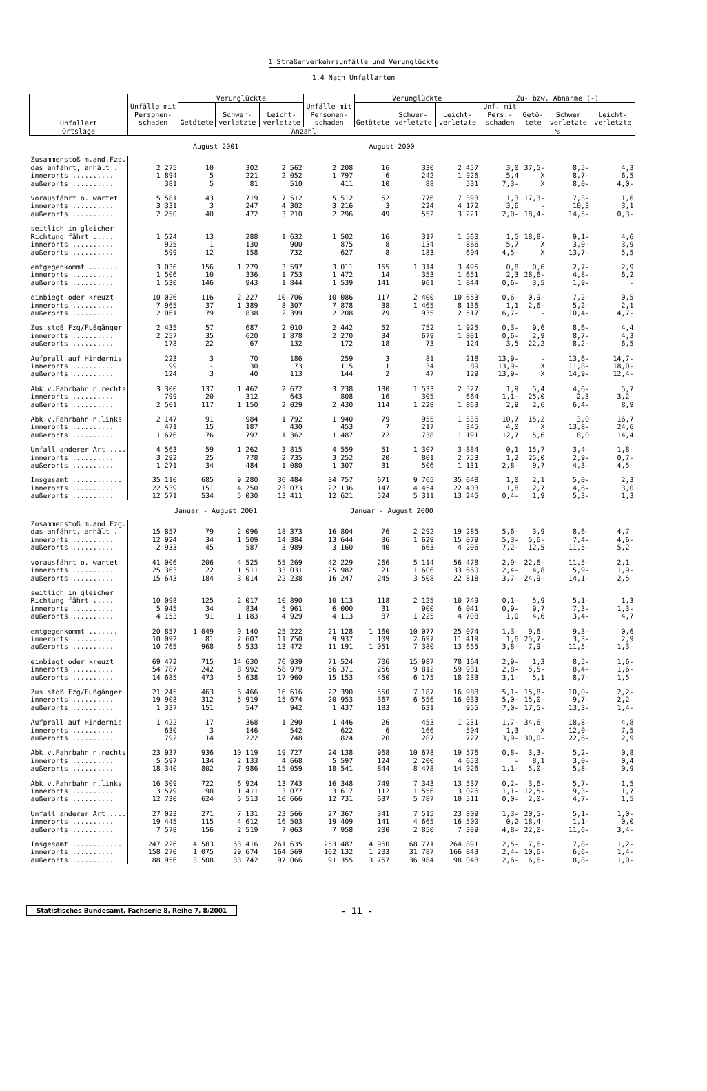1 Straßenverkehrsunfälle und Verunglückte
1.4 Nach Unfallarten
| Unfallart Ortslage | Unfälle mit Personen-schaden | Verunglückte | | | Unfälle mit Personen-schaden | Verunglückte | | | Zu- bzw. Abnahme (-) | | | |
| --- | --- | --- | --- | --- | --- | --- | --- | --- | --- | --- | --- | --- |
| | | Getötete | Schwer-verletzte | Leicht-verletzte | | Getötete | Schwer-verletzte | Leicht-verletzte | Unf. mit Pers.-schaden | Getö-tete | Schwer verletzte | Leicht-verletzte |
| | Anzahl | | | | | | | | % | | | |
| | August 2001 | | | | August 2000 | | | | | | | |
| Zusammenstoß m.and.Fzg. | | | | | | | | | | | | |
| das anfährt, anhält . | 2 275 | 10 | 302 | 2 562 | 2 208 | 16 | 330 | 2 457 | 3,0 | 37,5- | 8,5- | 4,3 |
| innerorts .......... | 1 894 | 5 | 221 | 2 052 | 1 797 | 6 | 242 | 1 926 | 5,4 | X | 8,7- | 6,5 |
| außerorts .......... | 381 | 5 | 81 | 510 | 411 | 10 | 88 | 531 | 7,3- | X | 8,0- | 4,0- |
| vorausfährt o. wartet | 5 581 | 43 | 719 | 7 512 | 5 512 | 52 | 776 | 7 393 | 1,3 | 17,3- | 7,3- | 1,6 |
| innerorts .......... | 3 331 | 3 | 247 | 4 302 | 3 216 | 3 | 224 | 4 172 | 3,6 | - | 10,3 | 3,1 |
| außerorts .......... | 2 250 | 40 | 472 | 3 210 | 2 296 | 49 | 552 | 3 221 | 2,0- | 18,4- | 14,5- | 0,3- |
| seitlich in gleicher | | | | | | | | | | | | |
| Richtung fährt ..... | 1 524 | 13 | 288 | 1 632 | 1 502 | 16 | 317 | 1 560 | 1,5 | 18,8- | 9,1- | 4,6 |
| innerorts .......... | 925 | 1 | 130 | 900 | 875 | 8 | 134 | 866 | 5,7 | X | 3,0- | 3,9 |
| außerorts .......... | 599 | 12 | 158 | 732 | 627 | 8 | 183 | 694 | 4,5- | X | 13,7- | 5,5 |
| entgegenkommt ....... | 3 036 | 156 | 1 279 | 3 597 | 3 011 | 155 | 1 314 | 3 495 | 0,8 | 0,6 | 2,7- | 2,9 |
| innerorts .......... | 1 506 | 10 | 336 | 1 753 | 1 472 | 14 | 353 | 1 651 | 2,3 | 28,6- | 4,8- | 6,2 |
| außerorts .......... | 1 530 | 146 | 943 | 1 844 | 1 539 | 141 | 961 | 1 844 | 0,6- | 3,5 | 1,9- | - |
| einbiegt oder kreuzt | 10 026 | 116 | 2 227 | 10 706 | 10 086 | 117 | 2 400 | 10 653 | 0,6- | 0,9- | 7,2- | 0,5 |
| innerorts .......... | 7 965 | 37 | 1 389 | 8 307 | 7 878 | 38 | 1 465 | 8 136 | 1,1 | 2,6- | 5,2- | 2,1 |
| außerorts .......... | 2 061 | 79 | 838 | 2 399 | 2 208 | 79 | 935 | 2 517 | 6,7- | - | 10,4- | 4,7- |
| Zus.stoß Fzg/Fußgänger | 2 435 | 57 | 687 | 2 010 | 2 442 | 52 | 752 | 1 925 | 0,3- | 9,6 | 8,6- | 4,4 |
| innerorts .......... | 2 257 | 35 | 620 | 1 878 | 2 270 | 34 | 679 | 1 801 | 0,6- | 2,9 | 8,7- | 4,3 |
| außerorts .......... | 178 | 22 | 67 | 132 | 172 | 18 | 73 | 124 | 3,5 | 22,2 | 8,2- | 6,5 |
| Aufprall auf Hindernis | 223 | 3 | 70 | 186 | 259 | 3 | 81 | 218 | 13,9- | - | 13,6- | 14,7- |
| innerorts .......... | 99 | - | 30 | 73 | 115 | 1 | 34 | 89 | 13,9- | X | 11,8- | 18,0- |
| außerorts .......... | 124 | 3 | 40 | 113 | 144 | 2 | 47 | 129 | 13,9- | X | 14,9- | 12,4- |
| Abk.v.Fahrbahn n.rechts | 3 300 | 137 | 1 462 | 2 672 | 3 238 | 130 | 1 533 | 2 527 | 1,9 | 5,4 | 4,6- | 5,7 |
| innerorts .......... | 799 | 20 | 312 | 643 | 808 | 16 | 305 | 664 | 1,1- | 25,0 | 2,3 | 3,2- |
| außerorts .......... | 2 501 | 117 | 1 150 | 2 029 | 2 430 | 114 | 1 228 | 1 863 | 2,9 | 2,6 | 6,4- | 8,9 |
| Abk.v.Fahrbahn n.links | 2 147 | 91 | 984 | 1 792 | 1 940 | 79 | 955 | 1 536 | 10,7 | 15,2 | 3,0 | 16,7 |
| innerorts .......... | 471 | 15 | 187 | 430 | 453 | 7 | 217 | 345 | 4,0 | X | 13,8- | 24,6 |
| außerorts .......... | 1 676 | 76 | 797 | 1 362 | 1 487 | 72 | 738 | 1 191 | 12,7 | 5,6 | 8,0 | 14,4 |
| Unfall anderer Art .... | 4 563 | 59 | 1 262 | 3 815 | 4 559 | 51 | 1 307 | 3 884 | 0,1 | 15,7 | 3,4- | 1,8- |
| innerorts .......... | 3 292 | 25 | 778 | 2 735 | 3 252 | 20 | 801 | 2 753 | 1,2 | 25,0 | 2,9- | 0,7- |
| außerorts .......... | 1 271 | 34 | 484 | 1 080 | 1 307 | 31 | 506 | 1 131 | 2,8- | 9,7 | 4,3- | 4,5- |
| Insgesamt ............ | 35 110 | 685 | 9 280 | 36 484 | 34 757 | 671 | 9 765 | 35 648 | 1,0 | 2,1 | 5,0- | 2,3 |
| innerorts .......... | 22 539 | 151 | 4 250 | 23 073 | 22 136 | 147 | 4 454 | 22 403 | 1,8 | 2,7 | 4,6- | 3,0 |
| außerorts .......... | 12 571 | 534 | 5 030 | 13 411 | 12 621 | 524 | 5 311 | 13 245 | 0,4- | 1,9 | 5,3- | 1,3 |
| | Januar - August 2001 | | | | Januar - August 2000 | | | | | | | |
| Zusammenstoß m.and.Fzg. | | | | | | | | | | | | |
| das anfährt, anhält . | 15 857 | 79 | 2 096 | 18 373 | 16 804 | 76 | 2 292 | 19 285 | 5,6- | 3,9 | 8,6- | 4,7- |
| innerorts .......... | 12 924 | 34 | 1 509 | 14 384 | 13 644 | 36 | 1 629 | 15 079 | 5,3- | 5,6- | 7,4- | 4,6- |
| außerorts .......... | 2 933 | 45 | 587 | 3 989 | 3 160 | 40 | 663 | 4 206 | 7,2- | 12,5 | 11,5- | 5,2- |
| vorausfährt o. wartet | 41 006 | 206 | 4 525 | 55 269 | 42 229 | 266 | 5 114 | 56 478 | 2,9- | 22,6- | 11,5- | 2,1- |
| innerorts .......... | 25 363 | 22 | 1 511 | 33 031 | 25 982 | 21 | 1 606 | 33 660 | 2,4- | 4,8 | 5,9- | 1,9- |
| außerorts .......... | 15 643 | 184 | 3 014 | 22 238 | 16 247 | 245 | 3 508 | 22 818 | 3,7- | 24,9- | 14,1- | 2,5- |
| seitlich in gleicher | | | | | | | | | | | | |
| Richtung fährt ..... | 10 098 | 125 | 2 017 | 10 890 | 10 113 | 118 | 2 125 | 10 749 | 0,1- | 5,9 | 5,1- | 1,3 |
| innerorts .......... | 5 945 | 34 | 834 | 5 961 | 6 000 | 31 | 900 | 6 041 | 0,9- | 9,7 | 7,3- | 1,3- |
| außerorts .......... | 4 153 | 91 | 1 183 | 4 929 | 4 113 | 87 | 1 225 | 4 708 | 1,0 | 4,6 | 3,4- | 4,7 |
| entgegenkommt ....... | 20 857 | 1 049 | 9 140 | 25 222 | 21 128 | 1 160 | 10 077 | 25 074 | 1,3- | 9,6- | 9,3- | 0,6 |
| innerorts .......... | 10 092 | 81 | 2 607 | 11 750 | 9 937 | 109 | 2 697 | 11 419 | 1,6 | 25,7- | 3,3- | 2,9 |
| außerorts .......... | 10 765 | 968 | 6 533 | 13 472 | 11 191 | 1 051 | 7 380 | 13 655 | 3,8- | 7,9- | 11,5- | 1,3- |
| einbiegt oder kreuzt | 69 472 | 715 | 14 630 | 76 939 | 71 524 | 706 | 15 987 | 78 164 | 2,9- | 1,3 | 8,5- | 1,6- |
| innerorts .......... | 54 787 | 242 | 8 992 | 58 979 | 56 371 | 256 | 9 812 | 59 931 | 2,8- | 5,5- | 8,4- | 1,6- |
| außerorts .......... | 14 685 | 473 | 5 638 | 17 960 | 15 153 | 450 | 6 175 | 18 233 | 3,1- | 5,1 | 8,7- | 1,5- |
| Zus.stoß Fzg/Fußgänger | 21 245 | 463 | 6 466 | 16 616 | 22 390 | 550 | 7 187 | 16 988 | 5,1- | 15,8- | 10,0- | 2,2- |
| innerorts .......... | 19 908 | 312 | 5 919 | 15 674 | 20 953 | 367 | 6 556 | 16 033 | 5,0- | 15,0- | 9,7- | 2,2- |
| außerorts .......... | 1 337 | 151 | 547 | 942 | 1 437 | 183 | 631 | 955 | 7,0- | 17,5- | 13,3- | 1,4- |
| Aufprall auf Hindernis | 1 422 | 17 | 368 | 1 290 | 1 446 | 26 | 453 | 1 231 | 1,7- | 34,6- | 18,8- | 4,8 |
| innerorts .......... | 630 | 3 | 146 | 542 | 622 | 6 | 166 | 504 | 1,3 | X | 12,0- | 7,5 |
| außerorts .......... | 792 | 14 | 222 | 748 | 824 | 20 | 287 | 727 | 3,9- | 30,0- | 22,6- | 2,9 |
| Abk.v.Fahrbahn n.rechts | 23 937 | 936 | 10 119 | 19 727 | 24 138 | 968 | 10 678 | 19 576 | 0,8- | 3,3- | 5,2- | 0,8 |
| innerorts .......... | 5 597 | 134 | 2 133 | 4 668 | 5 597 | 124 | 2 200 | 4 650 | - | 8,1 | 3,0- | 0,4 |
| außerorts .......... | 18 340 | 802 | 7 986 | 15 059 | 18 541 | 844 | 8 478 | 14 926 | 1,1- | 5,0- | 5,8- | 0,9 |
| Abk.v.Fahrbahn n.links | 16 309 | 722 | 6 924 | 13 743 | 16 348 | 749 | 7 343 | 13 537 | 0,2- | 3,6- | 5,7- | 1,5 |
| innerorts .......... | 3 579 | 98 | 1 411 | 3 077 | 3 617 | 112 | 1 556 | 3 026 | 1,1- | 12,5- | 9,3- | 1,7 |
| außerorts .......... | 12 730 | 624 | 5 513 | 10 666 | 12 731 | 637 | 5 787 | 10 511 | 0,0- | 2,0- | 4,7- | 1,5 |
| Unfall anderer Art .... | 27 023 | 271 | 7 131 | 23 566 | 27 367 | 341 | 7 515 | 23 809 | 1,3- | 20,5- | 5,1- | 1,0- |
| innerorts .......... | 19 445 | 115 | 4 612 | 16 503 | 19 409 | 141 | 4 665 | 16 500 | 0,2 | 18,4- | 1,1- | 0,0 |
| außerorts .......... | 7 578 | 156 | 2 519 | 7 063 | 7 958 | 200 | 2 850 | 7 309 | 4,8- | 22,0- | 11,6- | 3,4- |
| Insgesamt ............ | 247 226 | 4 583 | 63 416 | 261 635 | 253 487 | 4 960 | 68 771 | 264 891 | 2,5- | 7,6- | 7,8- | 1,2- |
| innerorts .......... | 158 270 | 1 075 | 29 674 | 164 569 | 162 132 | 1 203 | 31 787 | 166 843 | 2,4- | 10,6- | 6,6- | 1,4- |
| außerorts .......... | 88 956 | 3 508 | 33 742 | 97 066 | 91 355 | 3 757 | 36 984 | 98 048 | 2,6- | 6,6- | 8,8- | 1,0- |
Statistisches Bundesamt, Fachserie 8, Reihe 7, 8/2001
- 11 -